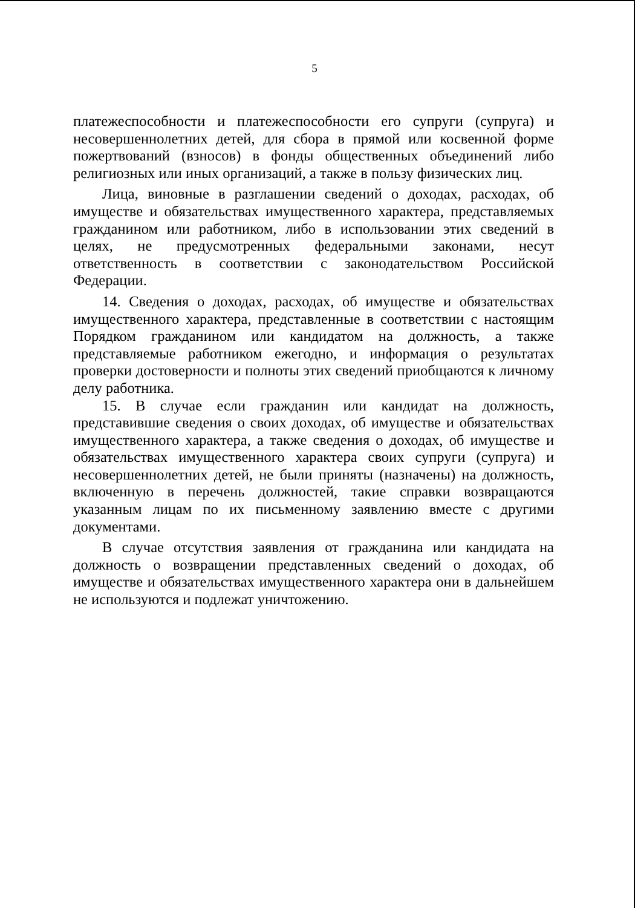5
платежеспособности и платежеспособности его супруги (супруга) и несовершеннолетних детей, для сбора в прямой или косвенной форме пожертвований (взносов) в фонды общественных объединений либо религиозных или иных организаций, а также в пользу физических лиц.
Лица, виновные в разглашении сведений о доходах, расходах, об имуществе и обязательствах имущественного характера, представляемых гражданином или работником, либо в использовании этих сведений в целях, не предусмотренных федеральными законами, несут ответственность в соответствии с законодательством Российской Федерации.
14. Сведения о доходах, расходах, об имуществе и обязательствах имущественного характера, представленные в соответствии с настоящим Порядком гражданином или кандидатом на должность, а также представляемые работником ежегодно, и информация о результатах проверки достоверности и полноты этих сведений приобщаются к личному делу работника.
15. В случае если гражданин или кандидат на должность, представившие сведения о своих доходах, об имуществе и обязательствах имущественного характера, а также сведения о доходах, об имуществе и обязательствах имущественного характера своих супруги (супруга) и несовершеннолетних детей, не были приняты (назначены) на должность, включенную в перечень должностей, такие справки возвращаются указанным лицам по их письменному заявлению вместе с другими документами.
В случае отсутствия заявления от гражданина или кандидата на должность о возвращении представленных сведений о доходах, об имуществе и обязательствах имущественного характера они в дальнейшем не используются и подлежат уничтожению.